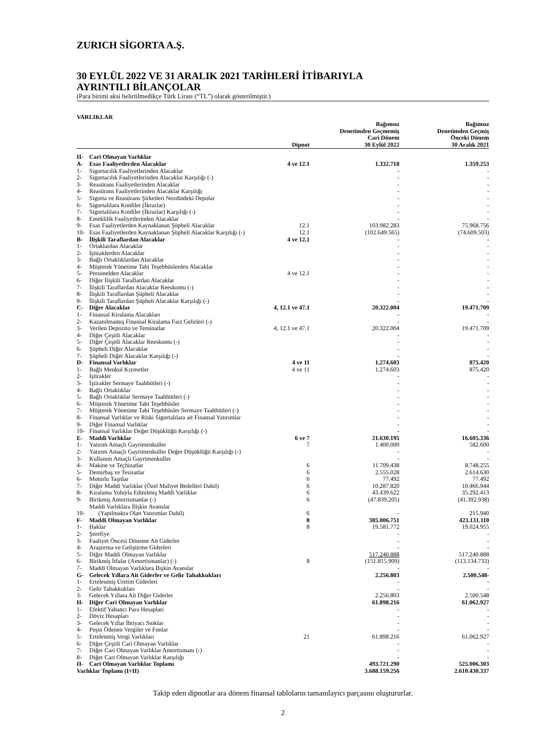ZURICH SİGORTA A.Ş.
30 EYLÜL 2022 VE 31 ARALIK 2021 TARİHLERİ İTİBARIYLA
AYRINTILI BİLANÇOLAR
(Para birimi aksi belirtilmedikçe Türk Lirası (“TL”) olarak gösterilmiştir.)
VARLIKLAR
| | | Dipnot | Bağımsız Denetimden Geçmemiş Cari Dönem 30 Eylül 2022 | Bağımsız Denetimden Geçmiş Önceki Dönem 30 Aralık 2021 |
| --- | --- | --- | --- | --- |
| II- | Cari Olmayan Varlıklar | | | |
| A- | Esas Faaliyetlerden Alacaklar | 4 ve 12.1 | 1.332.718 | 1.359.253 |
| 1- | Sigortacılık Faaliyetlerinden Alacaklar | | - | - |
| 2- | Sigortacılık Faaliyetlerinden Alacaklar Karşılığı (-) | | - | - |
| 3- | Reasürans Faaliyetlerinden Alacaklar | | - | - |
| 4- | Reasürans Faaliyetlerinden Alacaklar Karşılığı | | - | - |
| 5- | Sigorta ve Reasürans Şirketleri Nezdindeki Depolar | | - | - |
| 6- | Sigortalılara Krediler (İkrazlar) | | - | - |
| 7- | Sigortalılara Krediler (İkrazlar) Karşılığı (-) | | - | - |
| 8- | Emeklilik Faaliyetlerinden Alacaklar | | - | - |
| 9- | Esas Faaliyetlerden Kaynaklanan Şüpheli Alacaklar | 12.1 | 103.982.283 | 75.968.756 |
| 10- | Esas Faaliyetlerden Kaynaklanan Şüpheli Alacaklar Karşılığı (-) | 12.1 | (102.649.565) | (74.609.503) |
| B- | İlişkili Taraflardan Alacaklar | 4 ve 12.1 | - | - |
| 1- | Ortaklardan Alacaklar | | - | - |
| 2- | İştiraklerden Alacaklar | | - | - |
| 3- | Bağlı Ortaklıklardan Alacaklar | | - | - |
| 4- | Müşterek Yönetime Tabi Teşebbüslerden Alacaklar | | - | - |
| 5- | Personelden Alacaklar | 4 ve 12.1 | - | - |
| 6- | Diğer İlişkili Taraflardan Alacaklar | | - | - |
| 7- | İlişkili Taraflardan Alacaklar Reeskontu (-) | | - | - |
| 8- | İlişkili Taraflardan Şüpheli Alacaklar | | - | - |
| 9- | İlişkili Taraflardan Şüpheli Alacaklar Karşılığı (-) | | - | - |
| C- | Diğer Alacaklar | 4, 12.1 ve 47.1 | 20.322.004 | 19.471.709 |
| 1- | Finansal Kiralama Alacakları | | - | - |
| 2- | Kazanılmamış Finansal Kiralama Faiz Gelirleri (-) | | - | - |
| 3- | Verilen Depozito ve Teminatlar | 4, 12.1 ve 47.1 | 20.322.004 | 19.471.709 |
| 4- | Diğer Çeşitli Alacaklar | | - | - |
| 5- | Diğer Çeşitli Alacaklar Reeskontu (-) | | - | - |
| 6- | Şüpheli Diğer Alacaklar | | - | - |
| 7- | Şüpheli Diğer Alacaklar Karşılığı (-) | | - | - |
| D- | Finansal Varlıklar | 4 ve 11 | 1.274.603 | 875.420 |
| 1- | Bağlı Menkul Kıymetler | 4 ve 11 | 1.274.603 | 875.420 |
| 2- | İştirakler | | - | - |
| 3- | İştirakler Sermaye Taahhütleri (-) | | - | - |
| 4- | Bağlı Ortaklıklar | | - | - |
| 5- | Bağlı Ortaklıklar Sermaye Taahhütleri (-) | | - | - |
| 6- | Müşterek Yönetime Tabi Teşebbüsler | | - | - |
| 7- | Müşterek Yönetime Tabi Teşebbüsler Sermaye Taahhütleri (-) | | - | - |
| 8- | Finansal Varlıklar ve Riski Sigortalılara ait Finansal Yatırımlar | | - | - |
| 9- | Diğer Finansal Varlıklar | | - | - |
| 10- | Finansal Varlıklar Değer Düşüklüğü Karşılığı (-) | | - | - |
| E- | Maddi Varlıklar | 6 ve 7 | 21.630.195 | 16.605.336 |
| 1- | Yatırım Amaçlı Gayrimenkuller | 7 | 1.400.000 | 582.600 |
| 2- | Yatırım Amaçlı Gayrimenkuller Değer Düşüklüğü Karşılığı (-) | | - | - |
| 3- | Kullanım Amaçlı Gayrimenkuller | | - | - |
| 4- | Makine ve Teçhizatlar | 6 | 11.709.438 | 8.748.255 |
| 5- | Demirbaş ve Tesisatlar | 6 | 2.555.028 | 2.614.630 |
| 6- | Motorlu Taşıtlar | 6 | 77.492 | 77.492 |
| 7- | Diğer Maddi Varlıklar (Özel Maliyet Bedelleri Dahil) | 6 | 10.287.820 | 10.466.944 |
| 8- | Kiralama Yoluyla Edinilmiş Maddi Varlıklar | 6 | 43.439.622 | 35.292.413 |
| 9- | Birikmiş Amortismanlar (-) | 6 | (47.839.205) | (41.392.938) |
| 10- | Maddi Varlıklara İlişkin Avanslar (Yapılmakta Olan Yatırımlar Dahil) | 6 | - | 215.940 |
| F- | Maddi Olmayan Varlıklar | 8 | 385.006.751 | 423.131.110 |
| 1- | Haklar | 8 | 19.581.772 | 19.024.955 |
| 2- | Şerefiye | | - | - |
| 3- | Faaliyet Öncesi Döneme Ait Giderler | | - | - |
| 4- | Araştırma ve Geliştirme Giderleri | | - | - |
| 5- | Diğer Maddi Olmayan Varlıklar | | 517.240.888 | 517.240.888 |
| 6- | Birikmiş İtfalar (Amortismanlar) (-) | 8 | (151.815.909) | (113.134.733) |
| 7- | Maddi Olmayan Varlıklara İlişkin Avanslar | | - | - |
| G- | Gelecek Yıllara Ait Giderler ve Gelir Tahakkukları | | 2.256.803 | 2.500.548- |
| 1- | Ertelenmiş Üretim Giderleri | | - | - |
| 2- | Gelir Tahakkukları | | - | - |
| 3- | Gelecek Yıllara Ait Diğer Giderler | | 2.256.803 | 2.500.548 |
| H- | Diğer Cari Olmayan Varlıklar | | 61.898.216 | 61.062.927 |
| 1- | Efektif Yabancı Para Hesapları | | - | - |
| 2- | Döviz Hesapları | | - | - |
| 3- | Gelecek Yıllar İhtiyacı Stoklar | | - | - |
| 4- | Peşin Ödenen Vergiler ve Fonlar | | - | - |
| 5- | Ertelenmiş Vergi Varlıkları | 21 | 61.898.216 | 61.062.927 |
| 6- | Diğer Çeşitli Cari Olmayan Varlıklar | | - | - |
| 7- | Diğer Cari Olmayan Varlıklar Amortismanı (-) | | - | - |
| 8- | Diğer Cari Olmayan Varlıklar Karşılığı | | - | - |
| II- | Cari Olmayan Varlıklar Toplamı | | 493.721.290 | 525.006.303 |
| Varlıklar Toplamı (I+II) | | | 3.688.159.256 | 2.610.430.337 |
Takip eden dipnotlar ara dönem finansal tabloların tamamlayıcı parçasını oluştururlar.
2